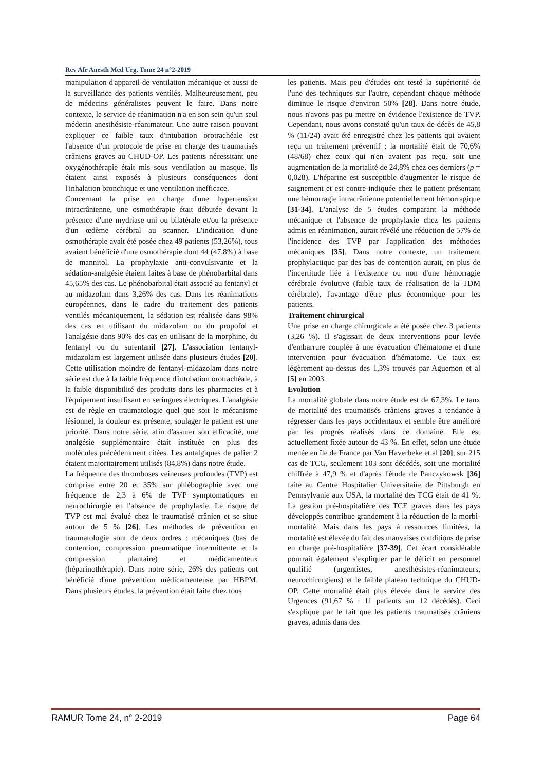Rev Afr Anesth Med Urg. Tome 24 n°2-2019
manipulation d'appareil de ventilation mécanique et aussi de la surveillance des patients ventilés. Malheureusement, peu de médecins généralistes peuvent le faire. Dans notre contexte, le service de réanimation n'a en son sein qu'un seul médecin anesthésiste-réanimateur. Une autre raison pouvant expliquer ce faible taux d'intubation orotrachéale est l'absence d'un protocole de prise en charge des traumatisés crâniens graves au CHUD-OP. Les patients nécessitant une oxygénothérapie était mis sous ventilation au masque. Ils étaient ainsi exposés à plusieurs conséquences dont l'inhalation bronchique et une ventilation inefficace.
Concernant la prise en charge d'une hypertension intracrânienne, une osmothérapie était débutée devant la présence d'une mydriase uni ou bilatérale et/ou la présence d'un œdème cérébral au scanner. L'indication d'une osmothérapie avait été posée chez 49 patients (53,26%), tous avaient bénéficié d'une osmothérapie dont 44 (47,8%) à base de mannitol. La prophylaxie anti-convulsivante et la sédation-analgésie étaient faites à base de phénobarbital dans 45,65% des cas. Le phénobarbital était associé au fentanyl et au midazolam dans 3,26% des cas. Dans les réanimations européennes, dans le cadre du traitement des patients ventilés mécaniquement, la sédation est réalisée dans 98% des cas en utilisant du midazolam ou du propofol et l'analgésie dans 90% des cas en utilisant de la morphine, du fentanyl ou du sufentanil [27]. L'association fentanyl-midazolam est largement utilisée dans plusieurs études [20]. Cette utilisation moindre de fentanyl-midazolam dans notre série est due à la faible fréquence d'intubation orotrachéale, à la faible disponibilité des produits dans les pharmacies et à l'équipement insuffisant en seringues électriques. L'analgésie est de règle en traumatologie quel que soit le mécanisme lésionnel, la douleur est présente, soulager le patient est une priorité. Dans notre série, afin d'assurer son efficacité, une analgésie supplémentaire était instituée en plus des molécules précédemment citées. Les antalgiques de palier 2 étaient majoritairement utilisés (84,8%) dans notre étude.
La fréquence des thromboses veineuses profondes (TVP) est comprise entre 20 et 35% sur phlébographie avec une fréquence de 2,3 à 6% de TVP symptomatiques en neurochirurgie en l'absence de prophylaxie. Le risque de TVP est mal évalué chez le traumatisé crânien et se situe autour de 5 % [26]. Les méthodes de prévention en traumatologie sont de deux ordres : mécaniques (bas de contention, compression pneumatique intermittente et la compression plantaire) et médicamenteux (héparinothérapie). Dans notre série, 26% des patients ont bénéficié d'une prévention médicamenteuse par HBPM. Dans plusieurs études, la prévention était faite chez tous
les patients. Mais peu d'études ont testé la supériorité de l'une des techniques sur l'autre, cependant chaque méthode diminue le risque d'environ 50% [28]. Dans notre étude, nous n'avons pas pu mettre en évidence l'existence de TVP. Cependant, nous avons constaté qu'un taux de décès de 45,8 % (11/24) avait été enregistré chez les patients qui avaient reçu un traitement préventif ; la mortalité était de 70,6% (48/68) chez ceux qui n'en avaient pas reçu, soit une augmentation de la mortalité de 24,8% chez ces derniers (p = 0,028). L'héparine est susceptible d'augmenter le risque de saignement et est contre-indiquée chez le patient présentant une hémorragie intracrânienne potentiellement hémorragique [31-34]. L'analyse de 5 études comparant la méthode mécanique et l'absence de prophylaxie chez les patients admis en réanimation, aurait révélé une réduction de 57% de l'incidence des TVP par l'application des méthodes mécaniques [35]. Dans notre contexte, un traitement prophylactique par des bas de contention aurait, en plus de l'incertitude liée à l'existence ou non d'une hémorragie cérébrale évolutive (faible taux de réalisation de la TDM cérébrale), l'avantage d'être plus économique pour les patients.
Traitement chirurgical
Une prise en charge chirurgicale a été posée chez 3 patients (3,26 %). Il s'agissait de deux interventions pour levée d'embarrure couplée à une évacuation d'hématome et d'une intervention pour évacuation d'hématome. Ce taux est légèrement au-dessus des 1,3% trouvés par Aguemon et al [5] en 2003.
Evolution
La mortalité globale dans notre étude est de 67,3%. Le taux de mortalité des traumatisés crâniens graves a tendance à régresser dans les pays occidentaux et semble être amélioré par les progrès réalisés dans ce domaine. Elle est actuellement fixée autour de 43 %. En effet, selon une étude menée en île de France par Van Haverbeke et al [20], sur 215 cas de TCG, seulement 103 sont décédés, soit une mortalité chiffrée à 47,9 % et d'après l'étude de Panczykowsk [36] faite au Centre Hospitalier Universitaire de Pittsburgh en Pennsylvanie aux USA, la mortalité des TCG était de 41 %. La gestion pré-hospitalière des TCE graves dans les pays développés contribue grandement à la réduction de la morbi-mortalité. Mais dans les pays à ressources limitées, la mortalité est élevée du fait des mauvaises conditions de prise en charge pré-hospitalière [37-39]. Cet écart considérable pourrait également s'expliquer par le déficit en personnel qualifié (urgentistes, anesthésistes-réanimateurs, neurochirurgiens) et le faible plateau technique du CHUD-OP. Cette mortalité était plus élevée dans le service des Urgences (91,67 % : 11 patients sur 12 décédés). Ceci s'explique par le fait que les patients traumatisés crâniens graves, admis dans des
RAMUR Tome 24, n° 2-2019 Page 64